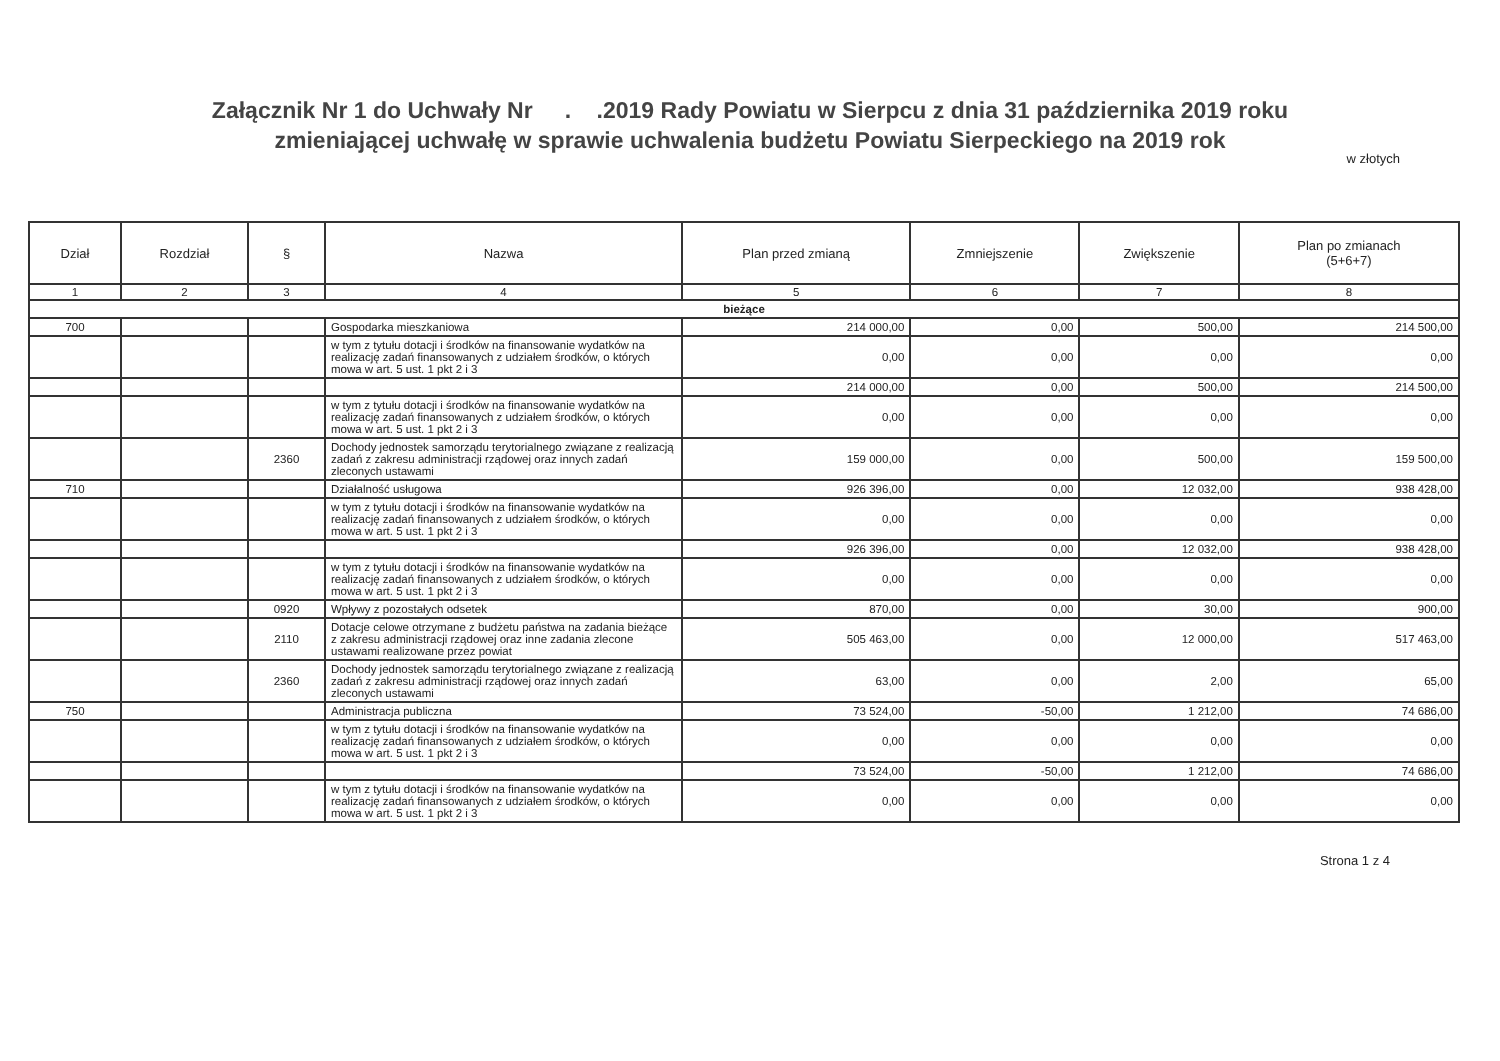Załącznik Nr 1 do Uchwały Nr . .2019 Rady Powiatu w Sierpcu z dnia 31 października 2019 roku
zmieniającej uchwałę w sprawie uchwalenia budżetu Powiatu Sierpeckiego na 2019 rok
w złotych
| Dział | Rozdział | § | Nazwa | Plan przed zmianą | Zmniejszenie | Zwiększenie | Plan po zmianach (5+6+7) |
| --- | --- | --- | --- | --- | --- | --- | --- |
| 1 | 2 | 3 | 4 | 5 | 6 | 7 | 8 |
| bieżące | | | | | | | |
| 700 | | | Gospodarka mieszkaniowa | 214 000,00 | 0,00 | 500,00 | 214 500,00 |
| | | | w tym z tytułu dotacji i środków na finansowanie wydatków na realizację zadań finansowanych z udziałem środków, o których mowa w art. 5 ust. 1 pkt 2 i 3 | 0,00 | 0,00 | 0,00 | 0,00 |
| | | | | 214 000,00 | 0,00 | 500,00 | 214 500,00 |
| | | | w tym z tytułu dotacji i środków na finansowanie wydatków na realizację zadań finansowanych z udziałem środków, o których mowa w art. 5 ust. 1 pkt 2 i 3 | 0,00 | 0,00 | 0,00 | 0,00 |
| | | 2360 | Dochody jednostek samorządu terytorialnego związane z realizacją zadań z zakresu administracji rządowej oraz innych zadań zleconych ustawami | 159 000,00 | 0,00 | 500,00 | 159 500,00 |
| 710 | | | Działalność usługowa | 926 396,00 | 0,00 | 12 032,00 | 938 428,00 |
| | | | w tym z tytułu dotacji i środków na finansowanie wydatków na realizację zadań finansowanych z udziałem środków, o których mowa w art. 5 ust. 1 pkt 2 i 3 | 0,00 | 0,00 | 0,00 | 0,00 |
| | | | | 926 396,00 | 0,00 | 12 032,00 | 938 428,00 |
| | | | w tym z tytułu dotacji i środków na finansowanie wydatków na realizację zadań finansowanych z udziałem środków, o których mowa w art. 5 ust. 1 pkt 2 i 3 | 0,00 | 0,00 | 0,00 | 0,00 |
| | | 0920 | Wpływy z pozostałych odsetek | 870,00 | 0,00 | 30,00 | 900,00 |
| | | 2110 | Dotacje celowe otrzymane z budżetu państwa na zadania bieżące z zakresu administracji rządowej oraz inne zadania zlecone ustawami realizowane przez powiat | 505 463,00 | 0,00 | 12 000,00 | 517 463,00 |
| | | 2360 | Dochody jednostek samorządu terytorialnego związane z realizacją zadań z zakresu administracji rządowej oraz innych zadań zleconych ustawami | 63,00 | 0,00 | 2,00 | 65,00 |
| 750 | | | Administracja publiczna | 73 524,00 | -50,00 | 1 212,00 | 74 686,00 |
| | | | w tym z tytułu dotacji i środków na finansowanie wydatków na realizację zadań finansowanych z udziałem środków, o których mowa w art. 5 ust. 1 pkt 2 i 3 | 0,00 | 0,00 | 0,00 | 0,00 |
| | | | | 73 524,00 | -50,00 | 1 212,00 | 74 686,00 |
| | | | w tym z tytułu dotacji i środków na finansowanie wydatków na realizację zadań finansowanych z udziałem środków, o których mowa w art. 5 ust. 1 pkt 2 i 3 | 0,00 | 0,00 | 0,00 | 0,00 |
Strona 1 z 4